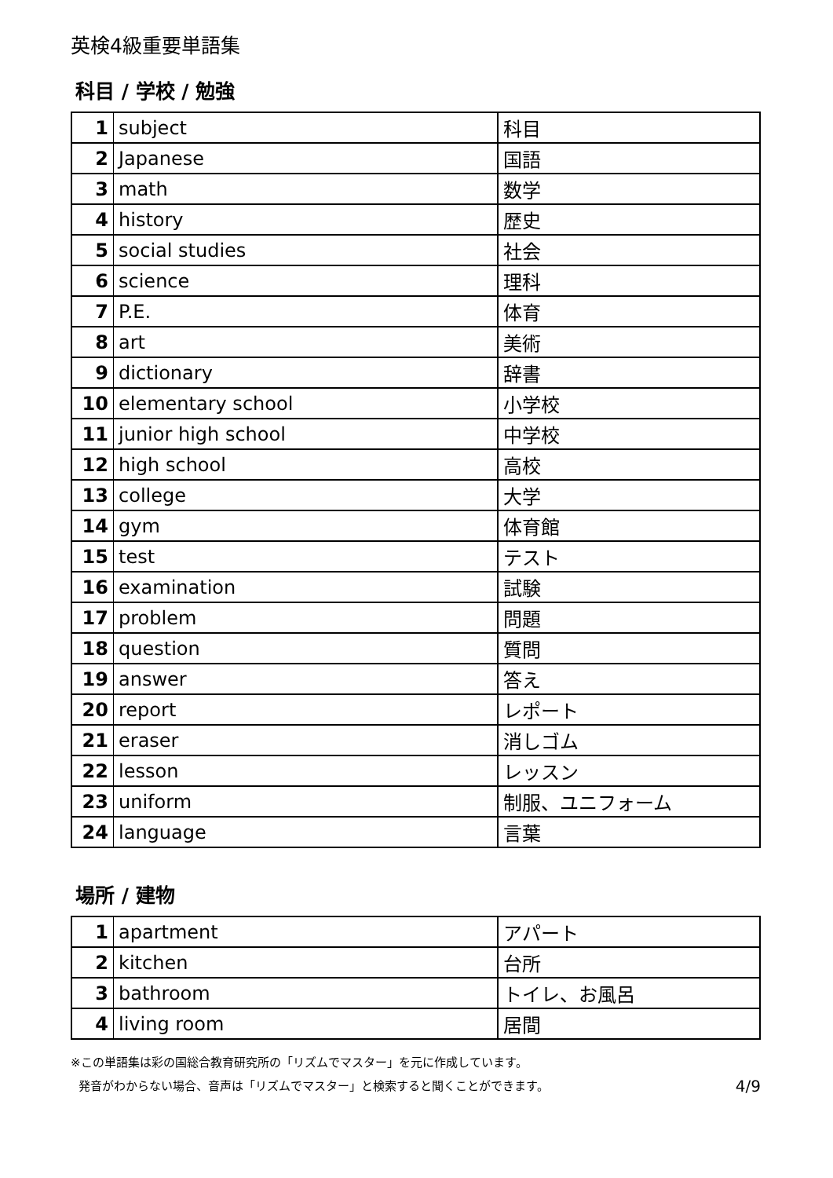英検4級重要単語集
科目 / 学校 / 勉強
| 1 | subject | 科目 |
| 2 | Japanese | 国語 |
| 3 | math | 数学 |
| 4 | history | 歴史 |
| 5 | social studies | 社会 |
| 6 | science | 理科 |
| 7 | P.E. | 体育 |
| 8 | art | 美術 |
| 9 | dictionary | 辞書 |
| 10 | elementary school | 小学校 |
| 11 | junior high school | 中学校 |
| 12 | high school | 高校 |
| 13 | college | 大学 |
| 14 | gym | 体育館 |
| 15 | test | テスト |
| 16 | examination | 試験 |
| 17 | problem | 問題 |
| 18 | question | 質問 |
| 19 | answer | 答え |
| 20 | report | レポート |
| 21 | eraser | 消しゴム |
| 22 | lesson | レッスン |
| 23 | uniform | 制服、ユニフォーム |
| 24 | language | 言葉 |
場所 / 建物
| 1 | apartment | アパート |
| 2 | kitchen | 台所 |
| 3 | bathroom | トイレ、お風呂 |
| 4 | living room | 居間 |
※この単語集は彩の国総合教育研究所の「リズムでマスター」を元に作成しています。
発音がわからない場合、音声は「リズムでマスター」と検索すると聞くことができます。 4/9